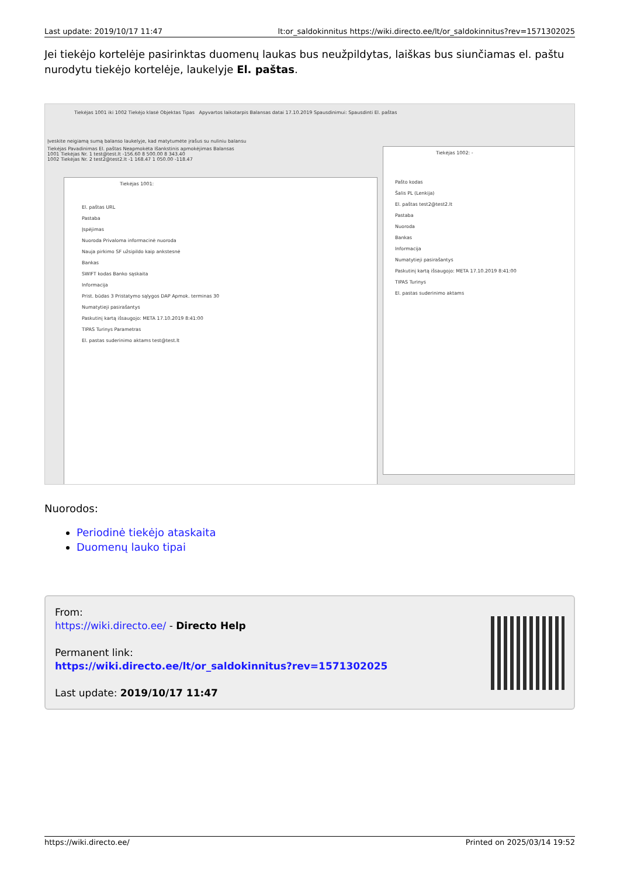Last update: 2019/10/17 11:47 lt:or_saldokinnitus https://wiki.directo.ee/lt/or_saldokinnitus?rev=1571302025
Jei tiekėjo kortelėje pasirinktas duomenų laukas bus neužpildytas, laiškas bus siunčiamas el. paštu nurodytu tiekėjo kortelėje, laukelyje El. paštas.
Tiekėjas 1001 iki 1002 Tiekėjo klasė Objektas Tipas Apyvartos laikotarpis Balansas datai 17.10.2019 Spausdinimui: Spausdinti El. paštas
Įveskite neigiamą sumą balanso laukelyje, kad matytumėte įrašus su nuliniu balansu
Tiekėjas Pavadinimas El. paštas Neapmokėta Išankstinis apmokėjimas Balansas
1001 Tiekėjas Nr. 1 test@test.lt -156.60 8 500.00 8 343.40
1002 Tiekėjas Nr. 2 test2@test2.lt -1 168.47 1 050.00 -118.47
Tiekėjas 1001:
El. paštas URL
Pastaba
Įspėjimas
Nuoroda Privaloma informacinė nuoroda
Nauja pirkimo SF užsipildo kaip ankstesnė
Bankas
SWIFT kodas Banko sąskaita
Informacija
Prist. būdas 3 Pristatymo sąlygos DAP Apmok. terminas 30
Numatytieji pasirašantys
Paskutinį kartą išsaugojo: META 17.10.2019 8:41:00
TIPAS Turinys Parametras
El. pastas suderinimo aktams test@test.lt
Tiekėjas 1002: -
Pašto kodas
Šalis PL (Lenkija)
El. paštas test2@test2.lt
Pastaba
Nuoroda
Bankas
Informacija
Numatytieji pasirašantys
Paskutinį kartą išsaugojo: META 17.10.2019 8:41:00
TIPAS Turinys
El. pastas suderinimo aktams
Nuorodos:
Periodinė tiekėjo ataskaita
Duomenų lauko tipai
From:
https://wiki.directo.ee/ - Directo Help
Permanent link:
https://wiki.directo.ee/lt/or_saldokinnitus?rev=1571302025
Last update: 2019/10/17 11:47
https://wiki.directo.ee/ Printed on 2025/03/14 19:52